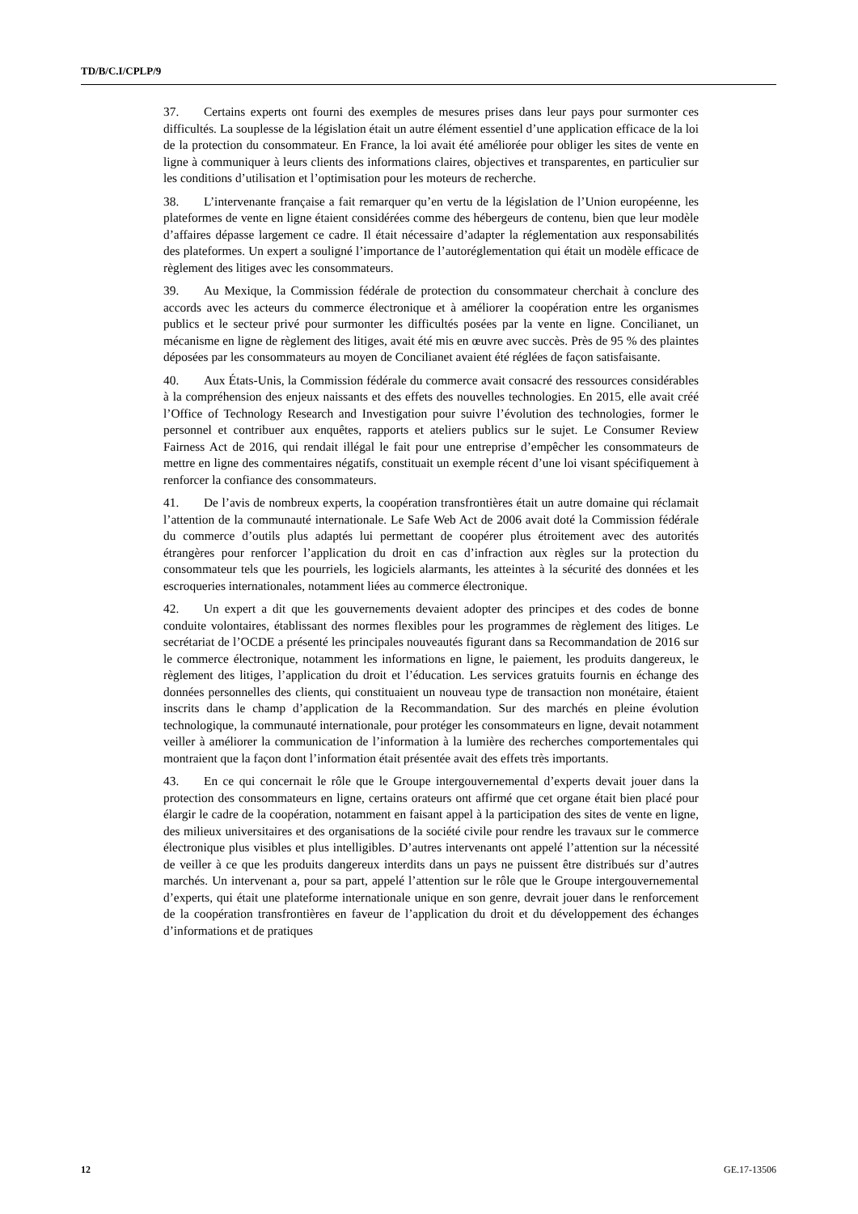TD/B/C.I/CPLP/9
37. Certains experts ont fourni des exemples de mesures prises dans leur pays pour surmonter ces difficultés. La souplesse de la législation était un autre élément essentiel d’une application efficace de la loi de la protection du consommateur. En France, la loi avait été améliorée pour obliger les sites de vente en ligne à communiquer à leurs clients des informations claires, objectives et transparentes, en particulier sur les conditions d’utilisation et l’optimisation pour les moteurs de recherche.
38. L’intervenante française a fait remarquer qu’en vertu de la législation de l’Union européenne, les plateformes de vente en ligne étaient considérées comme des hébergeurs de contenu, bien que leur modèle d’affaires dépasse largement ce cadre. Il était nécessaire d’adapter la réglementation aux responsabilités des plateformes. Un expert a souligné l’importance de l’autoréglementation qui était un modèle efficace de règlement des litiges avec les consommateurs.
39. Au Mexique, la Commission fédérale de protection du consommateur cherchait à conclure des accords avec les acteurs du commerce électronique et à améliorer la coopération entre les organismes publics et le secteur privé pour surmonter les difficultés posées par la vente en ligne. Concilianet, un mécanisme en ligne de règlement des litiges, avait été mis en œuvre avec succès. Près de 95 % des plaintes déposées par les consommateurs au moyen de Concilianet avaient été réglées de façon satisfaisante.
40. Aux États-Unis, la Commission fédérale du commerce avait consacré des ressources considérables à la compréhension des enjeux naissants et des effets des nouvelles technologies. En 2015, elle avait créé l’Office of Technology Research and Investigation pour suivre l’évolution des technologies, former le personnel et contribuer aux enquêtes, rapports et ateliers publics sur le sujet. Le Consumer Review Fairness Act de 2016, qui rendait illégal le fait pour une entreprise d’empêcher les consommateurs de mettre en ligne des commentaires négatifs, constituait un exemple récent d’une loi visant spécifiquement à renforcer la confiance des consommateurs.
41. De l’avis de nombreux experts, la coopération transfrontières était un autre domaine qui réclamait l’attention de la communauté internationale. Le Safe Web Act de 2006 avait doté la Commission fédérale du commerce d’outils plus adaptés lui permettant de coopérer plus étroitement avec des autorités étrangères pour renforcer l’application du droit en cas d’infraction aux règles sur la protection du consommateur tels que les pourriels, les logiciels alarmants, les atteintes à la sécurité des données et les escroqueries internationales, notamment liées au commerce électronique.
42. Un expert a dit que les gouvernements devaient adopter des principes et des codes de bonne conduite volontaires, établissant des normes flexibles pour les programmes de règlement des litiges. Le secrétariat de l’OCDE a présenté les principales nouveautés figurant dans sa Recommandation de 2016 sur le commerce électronique, notamment les informations en ligne, le paiement, les produits dangereux, le règlement des litiges, l’application du droit et l’éducation. Les services gratuits fournis en échange des données personnelles des clients, qui constituaient un nouveau type de transaction non monétaire, étaient inscrits dans le champ d’application de la Recommandation. Sur des marchés en pleine évolution technologique, la communauté internationale, pour protéger les consommateurs en ligne, devait notamment veiller à améliorer la communication de l’information à la lumière des recherches comportementales qui montraient que la façon dont l’information était présentée avait des effets très importants.
43. En ce qui concernait le rôle que le Groupe intergouvernemental d’experts devait jouer dans la protection des consommateurs en ligne, certains orateurs ont affirmé que cet organe était bien placé pour élargir le cadre de la coopération, notamment en faisant appel à la participation des sites de vente en ligne, des milieux universitaires et des organisations de la société civile pour rendre les travaux sur le commerce électronique plus visibles et plus intelligibles. D’autres intervenants ont appelé l’attention sur la nécessité de veiller à ce que les produits dangereux interdits dans un pays ne puissent être distribués sur d’autres marchés. Un intervenant a, pour sa part, appelé l’attention sur le rôle que le Groupe intergouvernemental d’experts, qui était une plateforme internationale unique en son genre, devrait jouer dans le renforcement de la coopération transfrontières en faveur de l’application du droit et du développement des échanges d’informations et de pratiques
12 GE.17-13506